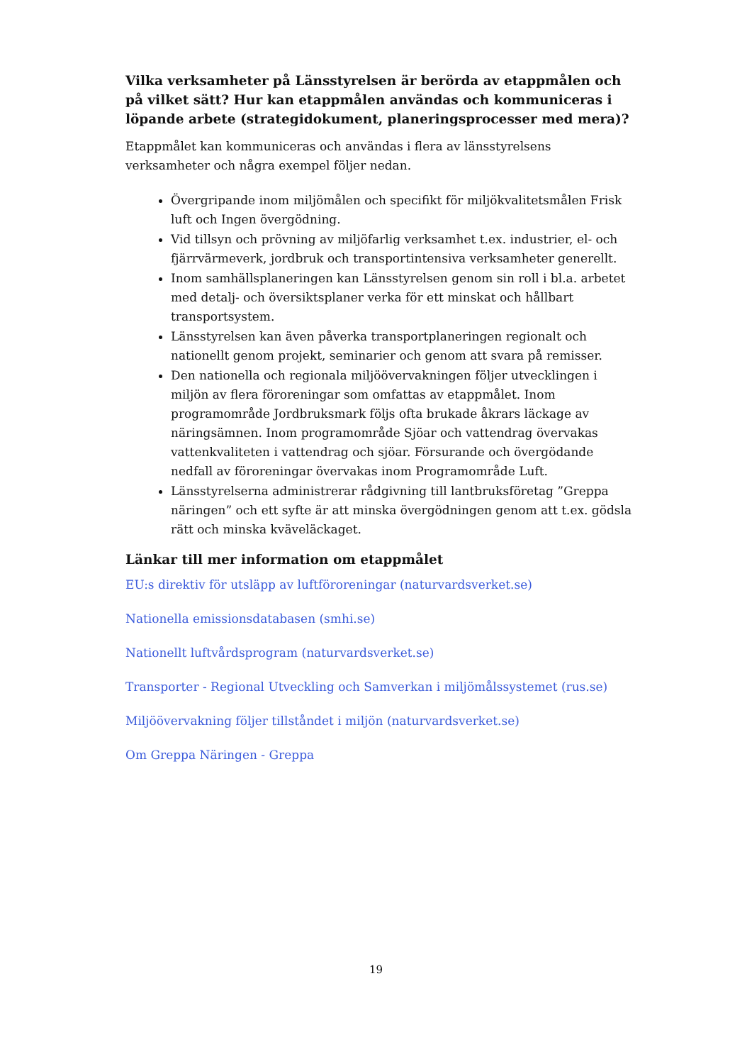Vilka verksamheter på Länsstyrelsen är berörda av etappmålen och på vilket sätt? Hur kan etappmålen användas och kommuniceras i löpande arbete (strategidokument, planeringsprocesser med mera)?
Etappmålet kan kommuniceras och användas i flera av länsstyrelsens verksamheter och några exempel följer nedan.
Övergripande inom miljömålen och specifikt för miljökvalitetsmålen Frisk luft och Ingen övergödning.
Vid tillsyn och prövning av miljöfarlig verksamhet t.ex. industrier, el- och fjärrvärmeverk, jordbruk och transportintensiva verksamheter generellt.
Inom samhällsplaneringen kan Länsstyrelsen genom sin roll i bl.a. arbetet med detalj- och översiktsplaner verka för ett minskat och hållbart transportsystem.
Länsstyrelsen kan även påverka transportplaneringen regionalt och nationellt genom projekt, seminarier och genom att svara på remisser.
Den nationella och regionala miljöövervakningen följer utvecklingen i miljön av flera föroreningar som omfattas av etappmålet. Inom programområde Jordbruksmark följs ofta brukade åkrars läckage av näringsämnen. Inom programområde Sjöar och vattendrag övervakas vattenkvaliteten i vattendrag och sjöar. Försurande och övergödande nedfall av föroreningar övervakas inom Programområde Luft.
Länsstyrelserna administrerar rådgivning till lantbruksföretag ”Greppa näringen” och ett syfte är att minska övergödningen genom att t.ex. gödsla rätt och minska kväveläckaget.
Länkar till mer information om etappmålet
EU:s direktiv för utsläpp av luftföroreningar (naturvardsverket.se)
Nationella emissionsdatabasen (smhi.se)
Nationellt luftvårdsprogram (naturvardsverket.se)
Transporter - Regional Utveckling och Samverkan i miljömålssystemet (rus.se)
Miljöövervakning följer tillståndet i miljön (naturvardsverket.se)
Om Greppa Näringen - Greppa
19